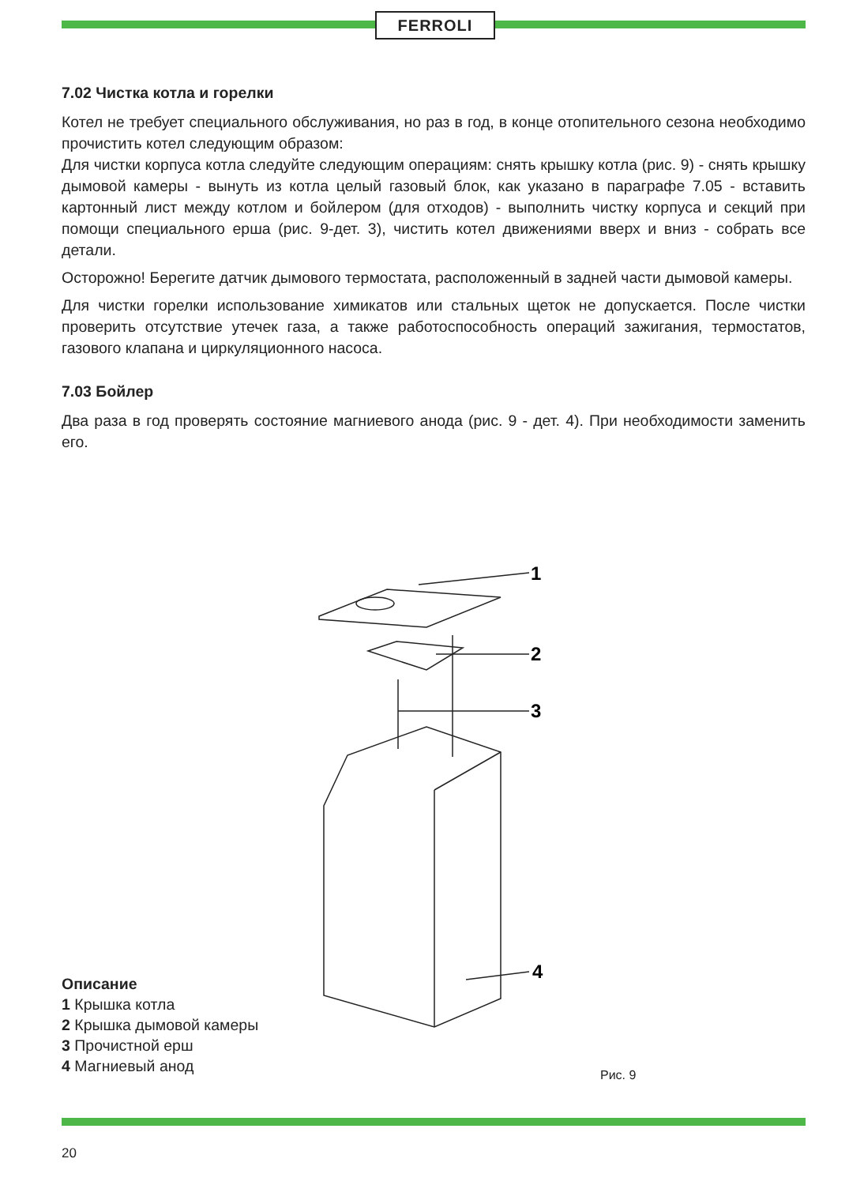FERROLI
7.02 Чистка котла и горелки
Котел не требует специального обслуживания, но раз в год, в конце отопительного сезона необходимо прочистить котел следующим образом:
Для чистки корпуса котла следуйте следующим операциям: снять крышку котла (рис. 9) - снять крышку дымовой камеры - вынуть из котла целый газовый блок, как указано в параграфе 7.05 - вставить картонный лист между котлом и бойлером (для отходов) - выполнить чистку корпуса и секций при помощи специального ерша (рис. 9-дет. 3), чистить котел движениями вверх и вниз - собрать все детали.
Осторожно! Берегите датчик дымового термостата, расположенный в задней части дымовой камеры.
Для чистки горелки использование химикатов или стальных щеток не допускается. После чистки проверить отсутствие утечек газа, а также работоспособность операций зажигания, термостатов, газового клапана и циркуляционного насоса.
7.03 Бойлер
Два раза в год проверять состояние магниевого анода (рис. 9 - дет. 4). При необходимости заменить его.
1
2
3
4
Описание
1 Крышка котла
2 Крышка дымовой камеры
3 Прочистной ерш
4 Магниевый анод
Рис. 9
20